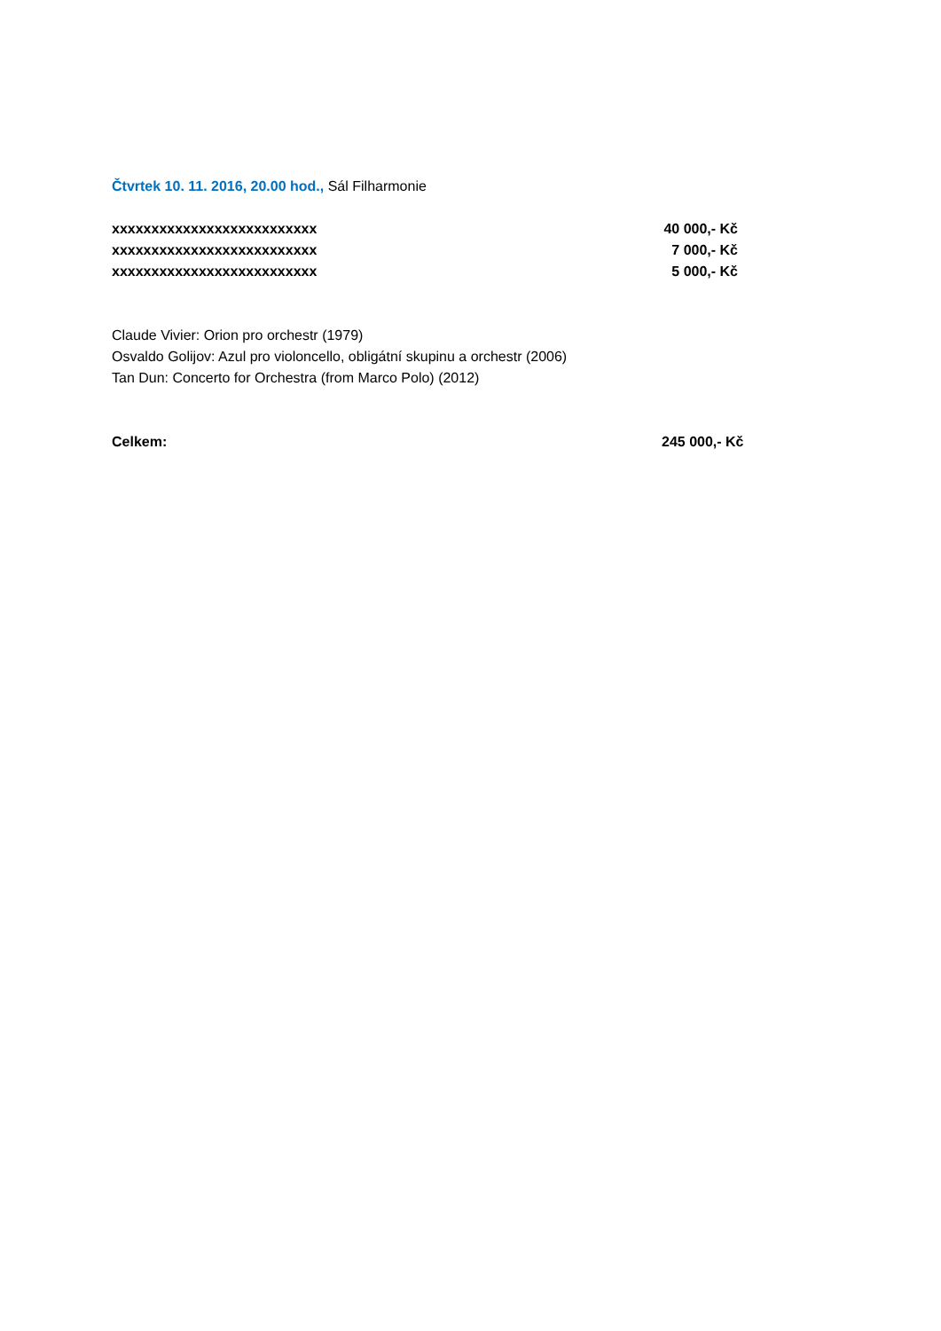Čtvrtek 10. 11. 2016, 20.00 hod., Sál Filharmonie
| xxxxxxxxxxxxxxxxxxxxxxxxxx | 40 000,- Kč |
| xxxxxxxxxxxxxxxxxxxxxxxxxx | 7 000,- Kč |
| xxxxxxxxxxxxxxxxxxxxxxxxxx | 5 000,- Kč |
Claude Vivier: Orion pro orchestr (1979)
Osvaldo Golijov: Azul pro violoncello, obligátní skupinu a orchestr (2006)
Tan Dun: Concerto for Orchestra (from Marco Polo) (2012)
| Celkem: | 245 000,- Kč |